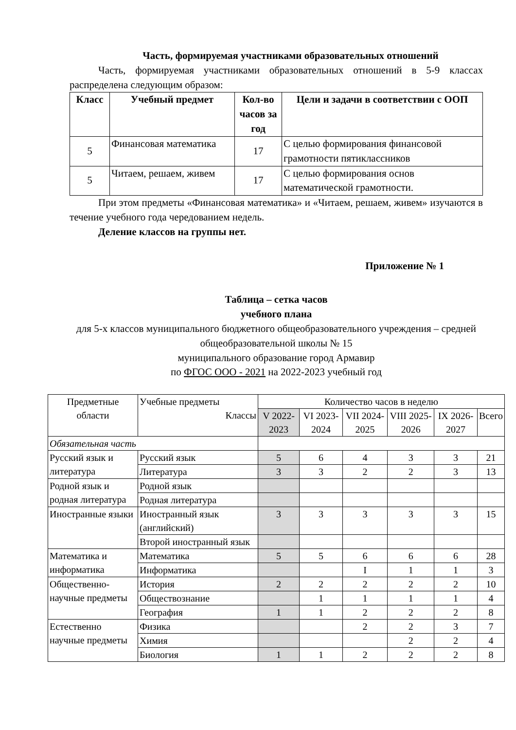Часть, формируемая участниками образовательных отношений
Часть, формируемая участниками образовательных отношений в 5-9 классах распределена следующим образом:
| Класс | Учебный предмет | Кол-во часов за год | Цели и задачи в соответствии с ООП |
| --- | --- | --- | --- |
| 5 | Финансовая математика | 17 | С целью формирования финансовой грамотности пятиклассников |
| 5 | Читаем, решаем, живем | 17 | С целью формирования основ математической грамотности. |
При этом предметы «Финансовая математика» и «Читаем, решаем, живем» изучаются в течение учебного года чередованием недель.
Деление классов на группы нет.
Приложение № 1
Таблица – сетка часов
учебного плана
для 5-х классов муниципального бюджетного общеобразовательного учреждения – средней общеобразовательной школы № 15
муниципального образование город Армавир
по ФГОС ООО - 2021 на 2022-2023 учебный год
| Предметные области | Учебные предметы Классы | Количество часов в неделю | | | | | |
| | | V 2022-2023 | VI 2023-2024 | VII 2024-2025 | VIII 2025-2026 | IX 2026-2027 | Всего |
| Обязательная часть | | | | | | | |
| Русский язык и литература | Русский язык | 5 | 6 | 4 | 3 | 3 | 21 |
| | Литература | 3 | 3 | 2 | 2 | 3 | 13 |
| Родной язык и родная литература | Родной язык | | | | | | |
| | Родная литература | | | | | | |
| Иностранные языки | Иностранный язык (английский) | 3 | 3 | 3 | 3 | 3 | 15 |
| | Второй иностранный язык | | | | | | |
| Математика и информатика | Математика | 5 | 5 | 6 | 6 | 6 | 28 |
| | Информатика | | | I | 1 | 1 | 3 |
| Общественно-научные предметы | История | 2 | 2 | 2 | 2 | 2 | 10 |
| | Обществознание | | 1 | 1 | 1 | 1 | 4 |
| | География | 1 | 1 | 2 | 2 | 2 | 8 |
| Естественно научные предметы | Физика | | | 2 | 2 | 3 | 7 |
| | Химия | | | | 2 | 2 | 4 |
| | Биология | 1 | 1 | 2 | 2 | 2 | 8 |